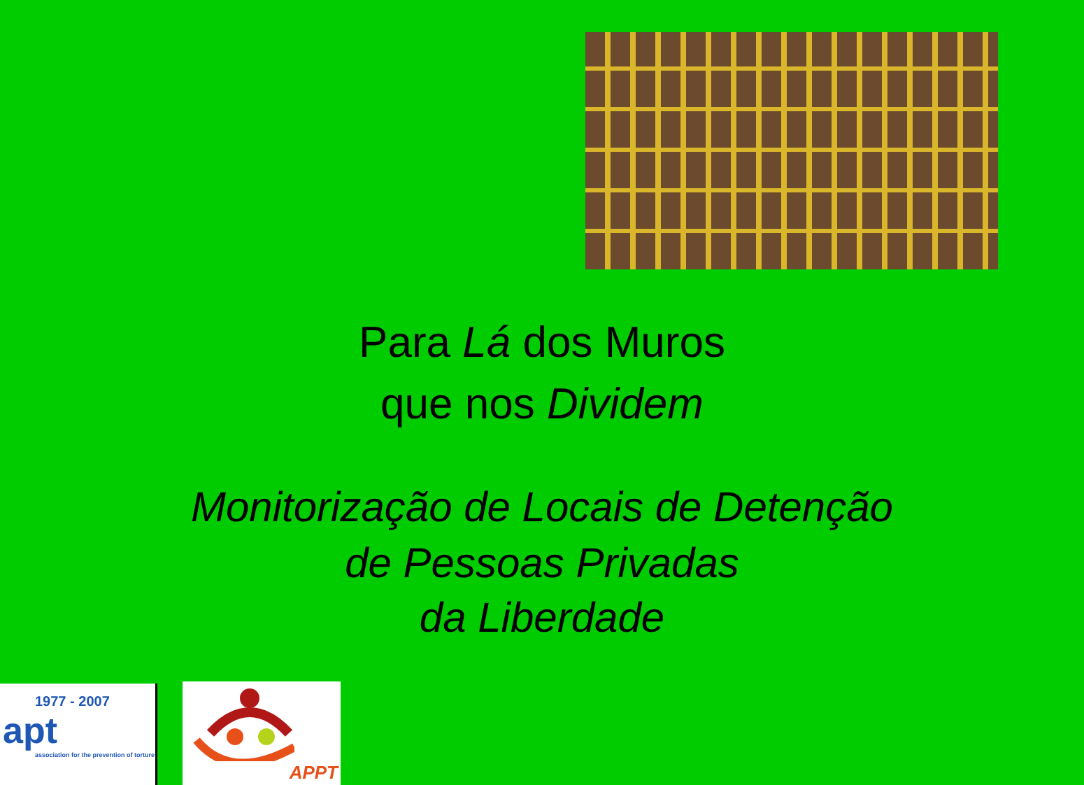Para Lá dos Muros
que nos Dividem
Monitorização de Locais de Detenção
de Pessoas Privadas
da Liberdade
1977 - 2007
apt
association for the prevention of torture
APPT